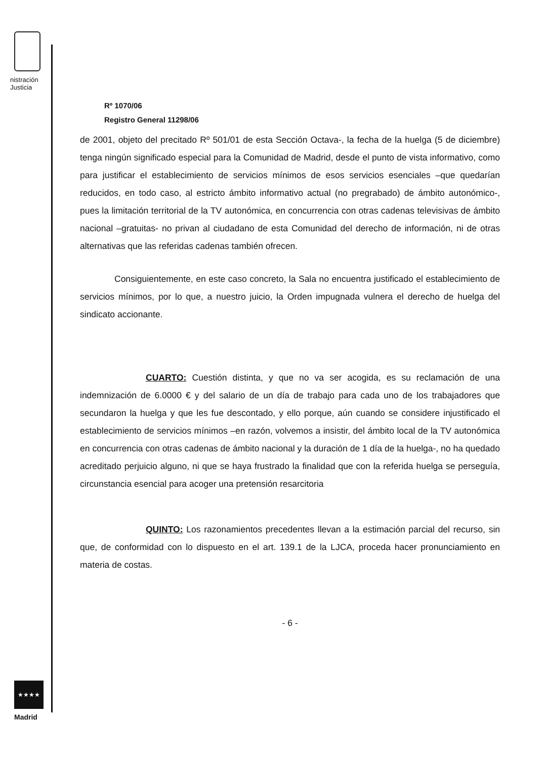nistración
Justicia
★★★★
Madrid
Rº 1070/06
Registro General 11298/06
de 2001, objeto del precitado Rº 501/01 de esta Sección Octava-, la fecha de la huelga (5 de diciembre) tenga ningún significado especial para la Comunidad de Madrid, desde el punto de vista informativo, como para justificar el establecimiento de servicios mínimos de esos servicios esenciales –que quedarían reducidos, en todo caso, al estricto ámbito informativo actual (no pregrabado) de ámbito autonómico-, pues la limitación territorial de la TV autonómica, en concurrencia con otras cadenas televisivas de ámbito nacional –gratuitas- no privan al ciudadano de esta Comunidad del derecho de información, ni de otras alternativas que las referidas cadenas también ofrecen.
Consiguientemente, en este caso concreto, la Sala no encuentra justificado el establecimiento de servicios mínimos, por lo que, a nuestro juicio, la Orden impugnada vulnera el derecho de huelga del sindicato accionante.
CUARTO: Cuestión distinta, y que no va ser acogida, es su reclamación de una indemnización de 6.0000 € y del salario de un día de trabajo para cada uno de los trabajadores que secundaron la huelga y que les fue descontado, y ello porque, aún cuando se considere injustificado el establecimiento de servicios mínimos –en razón, volvemos a insistir, del ámbito local de la TV autonómica en concurrencia con otras cadenas de ámbito nacional y la duración de 1 día de la huelga-, no ha quedado acreditado perjuicio alguno, ni que se haya frustrado la finalidad que con la referida huelga se perseguía, circunstancia esencial para acoger una pretensión resarcitoria
QUINTO: Los razonamientos precedentes llevan a la estimación parcial del recurso, sin que, de conformidad con lo dispuesto en el art. 139.1 de la LJCA, proceda hacer pronunciamiento en materia de costas.
- 6 -